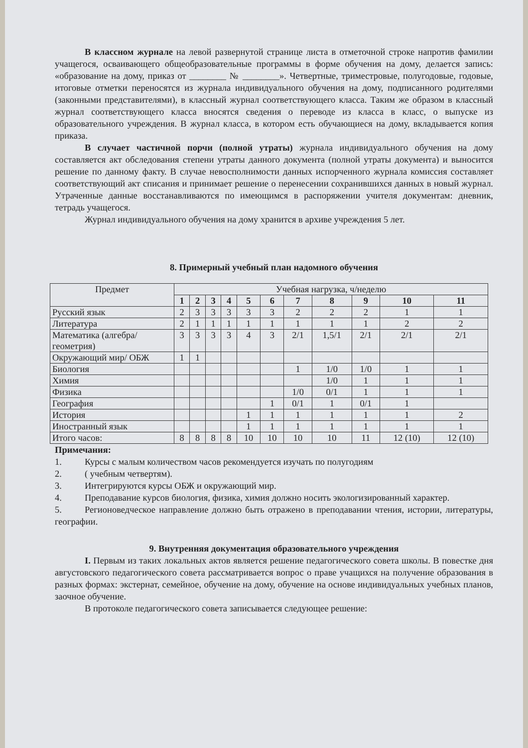В классном журнале на левой развернутой странице листа в отметочной строке напротив фамилии учащегося, осваивающего общеобразовательные программы в форме обучения на дому, делается запись: «образование на дому, приказ от ________ № ________». Четвертные, триместровые, полугодовые, годовые, итоговые отметки переносятся из журнала индивидуального обучения на дому, подписанного родителями (законными представителями), в классный журнал соответствующего класса. Таким же образом в классный журнал соответствующего класса вносятся сведения о переводе из класса в класс, о выпуске из образовательного учреждения. В журнал класса, в котором есть обучающиеся на дому, вкладывается копия приказа.
В случает частичной порчи (полной утраты) журнала индивидуального обучения на дому составляется акт обследования степени утраты данного документа (полной утраты документа) и выносится решение по данному факту. В случае невосполнимости данных испорченного журнала комиссия составляет соответствующий акт списания и принимает решение о перенесении сохранившихся данных в новый журнал. Утраченные данные восстанавливаются по имеющимся в распоряжении учителя документам: дневник, тетрадь учащегося.
Журнал индивидуального обучения на дому хранится в архиве учреждения 5 лет.
8. Примерный учебный план надомного обучения
| Предмет | Учебная нагрузка, ч/неделю | | | | | | | | | | |
| | 1 | 2 | 3 | 4 | 5 | 6 | 7 | 8 | 9 | 10 | 11 |
| Русский язык | 2 | 3 | 3 | 3 | 3 | 3 | 2 | 2 | 2 | 1 | 1 |
| Литература | 2 | 1 | 1 | 1 | 1 | 1 | 1 | 1 | 1 | 2 | 2 |
| Математика (алгебра/геометрия) | 3 | 3 | 3 | 3 | 4 | 3 | 2/1 | 1,5/1 | 2/1 | 2/1 | 2/1 |
| Окружающий мир/ ОБЖ | 1 | 1 | | | | | | | | | |
| Биология | | | | | | | 1 | 1/0 | 1/0 | 1 | 1 |
| Химия | | | | | | | | 1/0 | 1 | 1 | 1 |
| Физика | | | | | | | 1/0 | 0/1 | 1 | 1 | 1 |
| География | | | | | | 1 | 0/1 | 1 | 0/1 | 1 | |
| История | | | | | 1 | 1 | 1 | 1 | 1 | 1 | 2 |
| Иностранный язык | | | | | 1 | 1 | 1 | 1 | 1 | 1 | 1 |
| Итого часов: | 8 | 8 | 8 | 8 | 10 | 10 | 10 | 10 | 11 | 12 (10) | 12 (10) |
Примечания:
1. Курсы с малым количеством часов рекомендуется изучать по полугодиям
2. ( учебным четвертям).
3. Интегрируются курсы ОБЖ и окружающий мир.
4. Преподавание курсов биология, физика, химия должно носить экологизированный характер.
5. Регионоведческое направление должно быть отражено в преподавании чтения, истории, литературы, географии.
9. Внутренняя документация образовательного учреждения
I. Первым из таких локальных актов является решение педагогического совета школы. В повестке дня августовского педагогического совета рассматривается вопрос о праве учащихся на получение образования в разных формах: экстернат, семейное, обучение на дому, обучение на основе индивидуальных учебных планов, заочное обучение.
В протоколе педагогического совета записывается следующее решение: